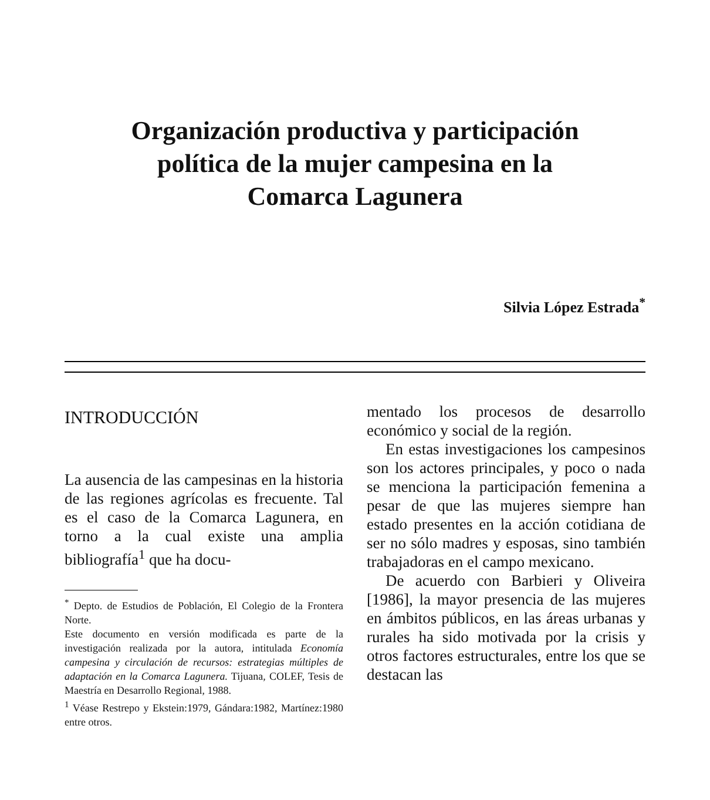Organización productiva y participación
política de la mujer campesina en la
Comarca Lagunera
Silvia López Estrada<sup>*</sup>
INTRODUCCIÓN
La ausencia de las campesinas en la historia de las regiones agrícolas es frecuente. Tal es el caso de la Comarca Lagunera, en torno a la cual existe una amplia bibliografía<sup>1</sup> que ha docu-
<sup>*</sup> Depto. de Estudios de Población, El Colegio de la Frontera Norte.
Este documento en versión modificada es parte de la investigación realizada por la autora, intitulada Economía campesina y circulación de recursos: estrategias múltiples de adaptación en la Comarca Lagunera. Tijuana, COLEF, Tesis de Maestría en Desarrollo Regional, 1988.
<sup>1</sup> Véase Restrepo y Ekstein:1979, Gándara:1982, Martínez:1980 entre otros.
mentado los procesos de desarrollo económico y social de la región.
En estas investigaciones los campesinos son los actores principales, y poco o nada se menciona la participación femenina a pesar de que las mujeres siempre han estado presentes en la acción cotidiana de ser no sólo madres y esposas, sino también trabajadoras en el campo mexicano.
De acuerdo con Barbieri y Oliveira [1986], la mayor presencia de las mujeres en ámbitos públicos, en las áreas urbanas y rurales ha sido motivada por la crisis y otros factores estructurales, entre los que se destacan las